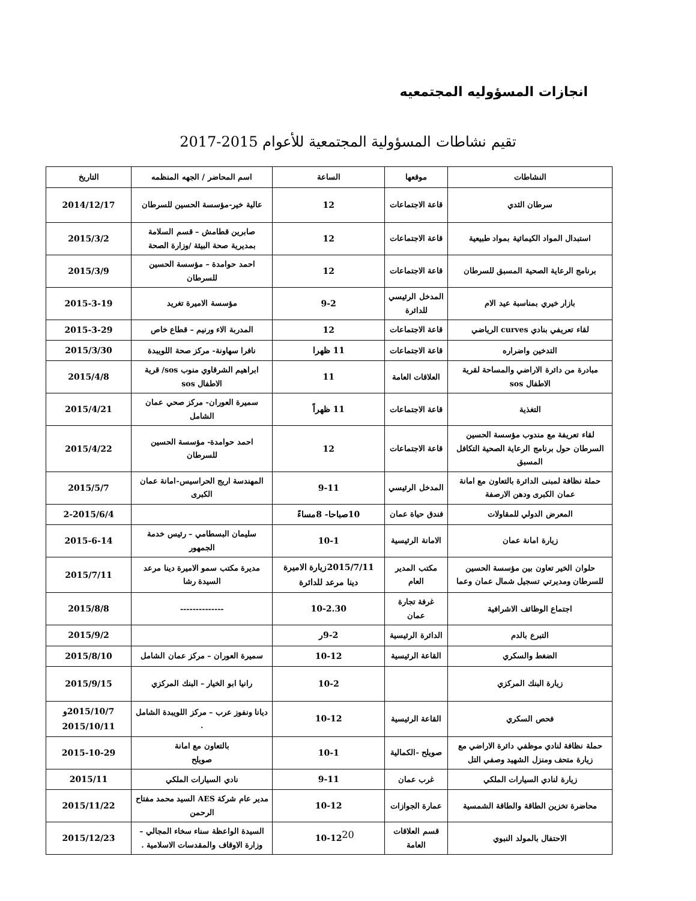انجازات المسؤوليه المجتمعيه
تقيم نشاطات المسؤولية المجتمعية للأعوام 2015-2017
| النشاطات | موقعها | الساعة | اسم المحاضر / الجهه المنظمه | التاريخ |
| --- | --- | --- | --- | --- |
| سرطان الثدي | قاعة الاجتماعات | 12 | عالية خير-مؤسسة الحسين للسرطان | 2014/12/17 |
| استبدال المواد الكيمائية بمواد طبيعية | قاعة الاجتماعات | 12 | صابرين قطامش – قسم السلامة بمديرية صحة البيئة /وزارة الصحة | 2015/3/2 |
| برنامج الرعاية الصحية المسبق للسرطان | قاعة الاجتماعات | 12 | احمد حوامدة – مؤسسة الحسين للسرطان | 2015/3/9 |
| بازار خيري بمناسبة عيد الام | المدخل الرئيسي للدائرة | 9-2 | مؤسسة الاميرة تغريد | 2015-3-19 |
| لقاء تعريفي بنادي curves الرياضي | قاعة الاجتماعات | 12 | المدربة الاء ورنيم – قطاع خاص | 2015-3-29 |
| التدخين واضراره | قاعة الاجتماعات | 11 ظهرا | نافرا سهاونة- مركز صحة اللويبدة | 2015/3/30 |
| مبادرة من دائرة الاراضي والمساحة لقرية الاطفال sos | العلاقات العامة | 11 | ابراهيم الشرقاوي منوب sos/ قرية الاطفال sos | 2015/4/8 |
| التغذية | قاعة الاجتماعات | 11 ظهراً | سميرة العوران- مركز صحي عمان الشامل | 2015/4/21 |
| لقاء تعريفة مع مندوب مؤسسة الحسين السرطان حول برنامج الرعاية الصحية التكافل المسبق | قاعة الاجتماعات | 12 | احمد حوامدة- مؤسسة الحسين للسرطان | 2015/4/22 |
| حملة نظافة لمبنى الدائرة بالتعاون مع امانة عمان الكبرى ودهن الارصفة | المدخل الرئيسي | 9-11 | المهندسة اريج الحراسيس-امانة عمان الكبرى | 2015/5/7 |
| المعرض الدولي للمقاولات | فندق حياة عمان | 10صباحا- 8مساءً | | 2-2015/6/4 |
| زيارة امانة عمان | الامانة الرئيسية | 10-1 | سليمان البسطامي – رئيس خدمة الجمهور | 2015-6-14 |
| حلوان الخير تعاون بين مؤسسة الحسين للسرطان ومديرتي تسجيل شمال عمان وعما | مكتب المدير العام | 2015/7/11زيارة الاميرة دينا مرعد للدائرة | مديرة مكتب سمو الاميرة دينا مرعد السيدة رشا | 2015/7/11 |
| اجتماع الوظائف الاشرافية | غرفة تجارة عمان | 10-2.30 | -------------- | 2015/8/8 |
| التبرع بالدم | الدائرة الرئيسية | 9-2ر | | 2015/9/2 |
| الضغط والسكري | القاعة الرئيسية | 10-12 | سميرة العوران – مركز عمان الشامل | 2015/8/10 |
| زيارة البنك المركزي | | 10-2 | رانيا ابو الخيار – البنك المركزي | 2015/9/15 |
| فحص السكري | القاعة الرئيسية | 10-12 | ديانا ونفوز عرب – مركز اللويبدة الشامل . | 2015/10/7و 2015/10/11 |
| حملة نظافة لنادي موظفي دائرة الاراضي مع زيارة متحف ومنزل الشهيد وصفي التل | صويلح -الكمالية | 10-1 | بالتعاون مع امانة صويلح | 2015-10-29 |
| زيارة لنادي السيارات الملكي | غرب عمان | 9-11 | نادي السيارات الملكي | 2015/11 |
| محاضرة تخزين الطاقة والطاقة الشمسية | عمارة الجوازات | 10-12 | مدير عام شركة AES السيد محمد مفتاح الرحمن | 2015/11/22 |
| الاحتفال بالمولد النبوي | قسم العلاقات العامة | 10-12 | السيدة الواعظة سناء سخاء المجالي – وزارة الاوقاف والمقدسات الاسلامية . | 2015/12/23 |
20